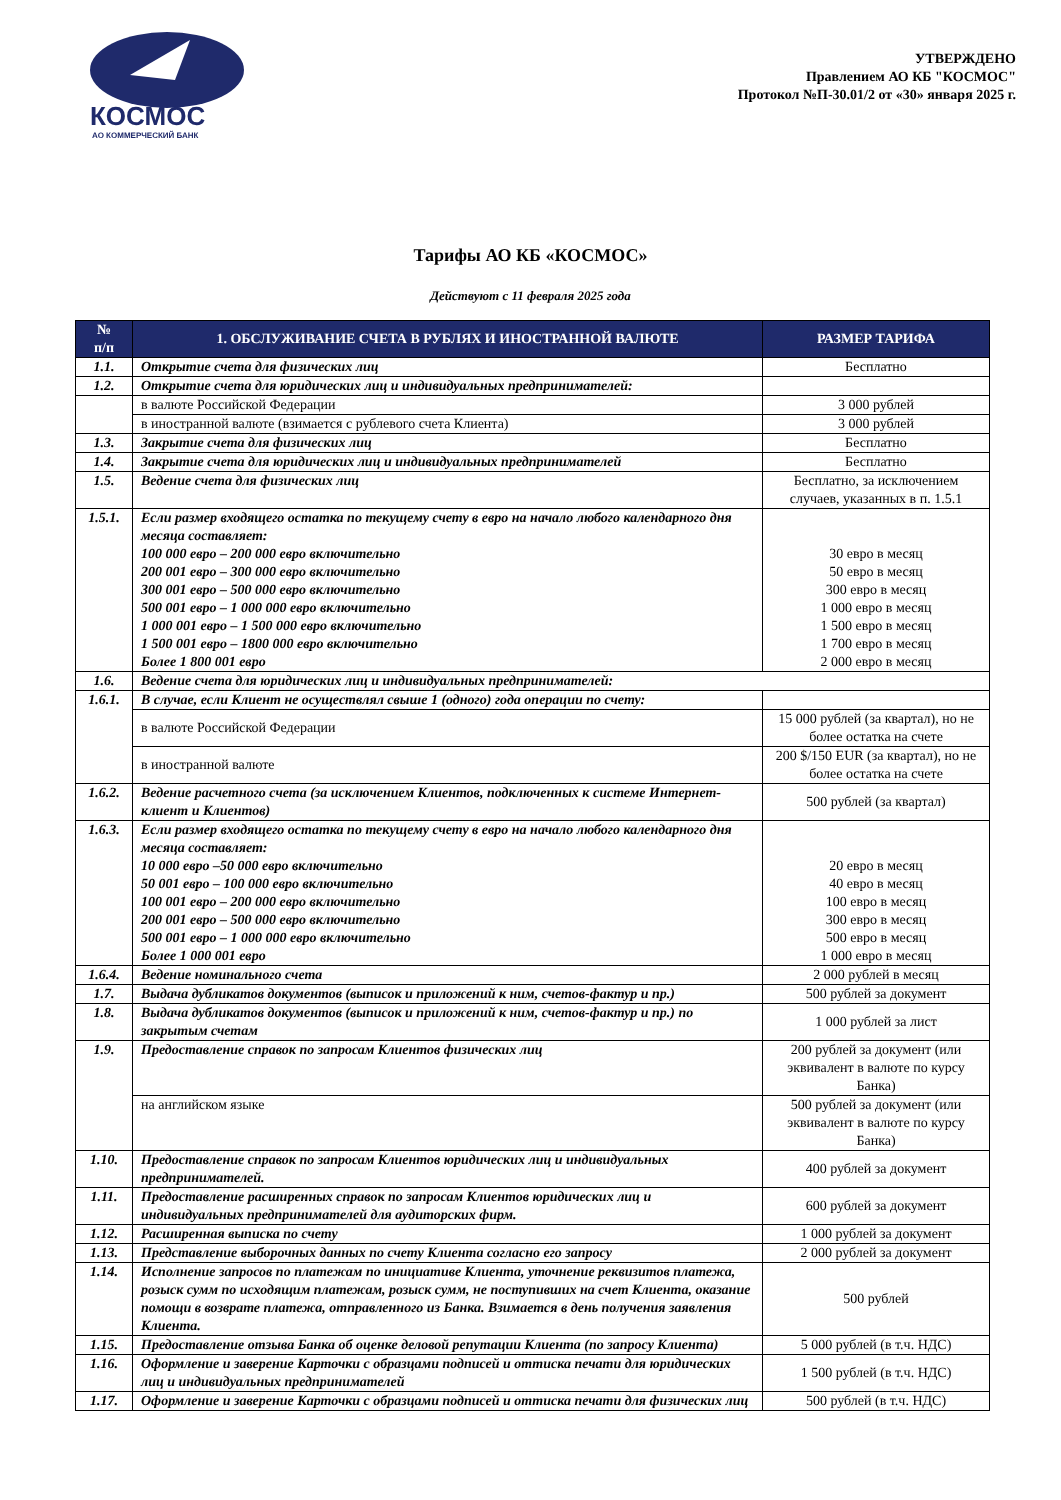КОСМОС
АО КОММЕРЧЕСКИЙ БАНК
УТВЕРЖДЕНО
Правлением АО КБ "КОСМОС"
Протокол №П-30.01/2 от «30» января 2025 г.
Тарифы АО КБ «КОСМОС»
Действуют с 11 февраля 2025 года
| № п/п | 1. ОБСЛУЖИВАНИЕ СЧЕТА В РУБЛЯХ И ИНОСТРАННОЙ ВАЛЮТЕ | РАЗМЕР ТАРИФА |
| --- | --- | --- |
| 1.1. | Открытие счета для физических лиц | Бесплатно |
| 1.2. | Открытие счета для юридических лиц и индивидуальных предпринимателей: | |
| | в валюте Российской Федерации | 3 000 рублей |
| | в иностранной валюте (взимается с рублевого счета Клиента) | 3 000 рублей |
| 1.3. | Закрытие счета для физических лиц | Бесплатно |
| 1.4. | Закрытие счета для юридических лиц и индивидуальных предпринимателей | Бесплатно |
| 1.5. | Ведение счета для физических лиц | Бесплатно, за исключением случаев, указанных в п. 1.5.1 |
| 1.5.1. | Если размер входящего остатка по текущему счету в евро на начало любого календарного дня месяца составляет: 100 000 евро – 200 000 евро включительно 200 001 евро – 300 000 евро включительно 300 001 евро – 500 000 евро включительно 500 001 евро – 1 000 000 евро включительно 1 000 001 евро – 1 500 000 евро включительно 1 500 001 евро – 1800 000 евро включительно Более 1 800 001 евро | 30 евро в месяц 50 евро в месяц 300 евро в месяц 1 000 евро в месяц 1 500 евро в месяц 1 700 евро в месяц 2 000 евро в месяц |
| 1.6. | Ведение счета для юридических лиц и индивидуальных предпринимателей: | |
| 1.6.1. | В случае, если Клиент не осуществлял свыше 1 (одного) года операции по счету: | |
| | в валюте Российской Федерации | 15 000 рублей (за квартал), но не более остатка на счете |
| | в иностранной валюте | 200 $/150 EUR (за квартал), но не более остатка на счете |
| 1.6.2. | Ведение расчетного счета (за исключением Клиентов, подключенных к системе Интернет-клиент и Клиентов) | 500 рублей (за квартал) |
| 1.6.3. | Если размер входящего остатка по текущему счету в евро на начало любого календарного дня месяца составляет: 10 000 евро –50 000 евро включительно 50 001 евро – 100 000 евро включительно 100 001 евро – 200 000 евро включительно 200 001 евро – 500 000 евро включительно 500 001 евро – 1 000 000 евро включительно Более 1 000 001 евро | 20 евро в месяц 40 евро в месяц 100 евро в месяц 300 евро в месяц 500 евро в месяц 1 000 евро в месяц |
| 1.6.4. | Ведение номинального счета | 2 000 рублей в месяц |
| 1.7. | Выдача дубликатов документов (выписок и приложений к ним, счетов-фактур и пр.) | 500 рублей за документ |
| 1.8. | Выдача дубликатов документов (выписок и приложений к ним, счетов-фактур и пр.) по закрытым счетам | 1 000 рублей за лист |
| 1.9. | Предоставление справок по запросам Клиентов физических лиц | 200 рублей за документ (или эквивалент в валюте по курсу Банка) |
| | на английском языке | 500 рублей за документ (или эквивалент в валюте по курсу Банка) |
| 1.10. | Предоставление справок по запросам Клиентов юридических лиц и индивидуальных предпринимателей. | 400 рублей за документ |
| 1.11. | Предоставление расширенных справок по запросам Клиентов юридических лиц и индивидуальных предпринимателей для аудиторских фирм. | 600 рублей за документ |
| 1.12. | Расширенная выписка по счету | 1 000 рублей за документ |
| 1.13. | Представление выборочных данных по счету Клиента согласно его запросу | 2 000 рублей за документ |
| 1.14. | Исполнение запросов по платежам по инициативе Клиента, уточнение реквизитов платежа, розыск сумм по исходящим платежам, розыск сумм, не поступивших на счет Клиента, оказание помощи в возврате платежа, отправленного из Банка. Взимается в день получения заявления Клиента. | 500 рублей |
| 1.15. | Предоставление отзыва Банка об оценке деловой репутации Клиента (по запросу Клиента) | 5 000 рублей (в т.ч. НДС) |
| 1.16. | Оформление и заверение Карточки с образцами подписей и оттиска печати для юридических лиц и индивидуальных предпринимателей | 1 500 рублей (в т.ч. НДС) |
| 1.17. | Оформление и заверение Карточки с образцами подписей и оттиска печати для физических лиц | 500 рублей (в т.ч. НДС) |